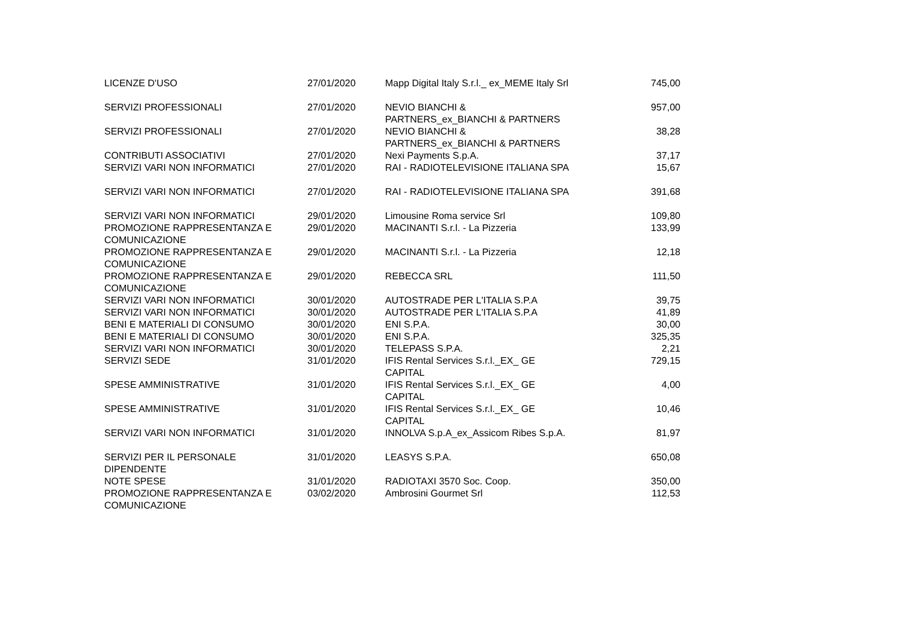| LICENZE D'USO | 27/01/2020 | Mapp Digital Italy S.r.l._ ex_MEME Italy Srl | 745,00 |
| SERVIZI PROFESSIONALI | 27/01/2020 | NEVIO BIANCHI & PARTNERS_ex_BIANCHI & PARTNERS | 957,00 |
| SERVIZI PROFESSIONALI | 27/01/2020 | NEVIO BIANCHI & PARTNERS_ex_BIANCHI & PARTNERS | 38,28 |
| CONTRIBUTI ASSOCIATIVI | 27/01/2020 | Nexi Payments S.p.A. | 37,17 |
| SERVIZI VARI NON INFORMATICI | 27/01/2020 | RAI - RADIOTELEVISIONE ITALIANA SPA | 15,67 |
| SERVIZI VARI NON INFORMATICI | 27/01/2020 | RAI - RADIOTELEVISIONE ITALIANA SPA | 391,68 |
| SERVIZI VARI NON INFORMATICI | 29/01/2020 | Limousine Roma service Srl | 109,80 |
| PROMOZIONE RAPPRESENTANZA E COMUNICAZIONE | 29/01/2020 | MACINANTI S.r.l. - La Pizzeria | 133,99 |
| PROMOZIONE RAPPRESENTANZA E COMUNICAZIONE | 29/01/2020 | MACINANTI S.r.l. - La Pizzeria | 12,18 |
| PROMOZIONE RAPPRESENTANZA E COMUNICAZIONE | 29/01/2020 | REBECCA SRL | 111,50 |
| SERVIZI VARI NON INFORMATICI | 30/01/2020 | AUTOSTRADE PER L'ITALIA S.P.A | 39,75 |
| SERVIZI VARI NON INFORMATICI | 30/01/2020 | AUTOSTRADE PER L'ITALIA S.P.A | 41,89 |
| BENI E MATERIALI DI CONSUMO | 30/01/2020 | ENI S.P.A. | 30,00 |
| BENI E MATERIALI DI CONSUMO | 30/01/2020 | ENI S.P.A. | 325,35 |
| SERVIZI VARI NON INFORMATICI | 30/01/2020 | TELEPASS S.P.A. | 2,21 |
| SERVIZI SEDE | 31/01/2020 | IFIS Rental Services S.r.l._EX_ GE CAPITAL | 729,15 |
| SPESE AMMINISTRATIVE | 31/01/2020 | IFIS Rental Services S.r.l._EX_ GE CAPITAL | 4,00 |
| SPESE AMMINISTRATIVE | 31/01/2020 | IFIS Rental Services S.r.l._EX_ GE CAPITAL | 10,46 |
| SERVIZI VARI NON INFORMATICI | 31/01/2020 | INNOLVA S.p.A_ex_Assicom Ribes S.p.A. | 81,97 |
| SERVIZI PER IL PERSONALE DIPENDENTE | 31/01/2020 | LEASYS S.P.A. | 650,08 |
| NOTE SPESE | 31/01/2020 | RADIOTAXI 3570 Soc. Coop. | 350,00 |
| PROMOZIONE RAPPRESENTANZA E COMUNICAZIONE | 03/02/2020 | Ambrosini Gourmet Srl | 112,53 |